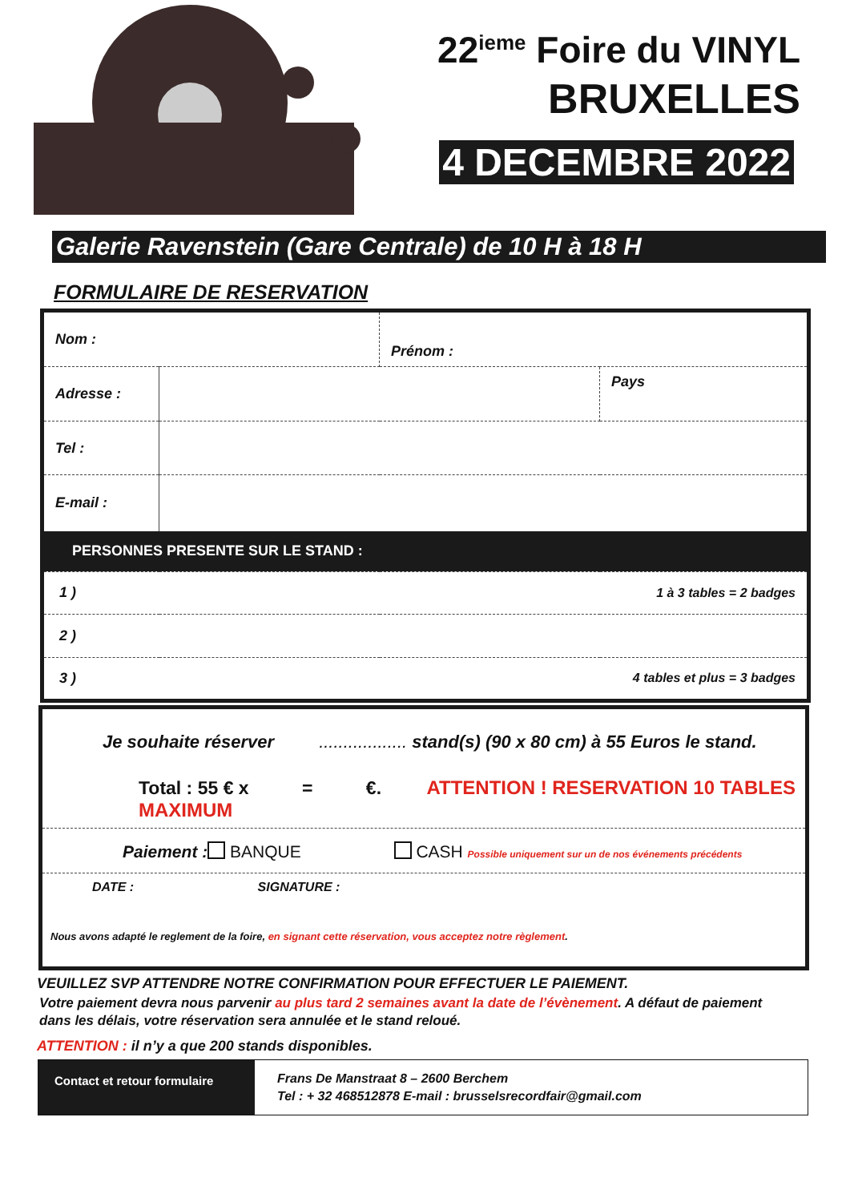22<sup>ieme</sup> Foire du VINYL
BRUXELLES
4 DECEMBRE 2022
Galerie Ravenstein (Gare Centrale) de 10 H à 18 H
FORMULAIRE DE RESERVATION
| Nom : | | Prénom : | |
| Adresse : | | | Pays |
| Tel : | | | |
| E-mail : | | | |
| PERSONNES PRESENTE SUR LE STAND : | | | |
| 1 ) | | 1 à 3 tables = 2 badges | |
| 2 ) | | | |
| 3 ) | | 4 tables et plus = 3 badges | |
Je souhaite réserver .................. stand(s) (90 x 80 cm) à 55 Euros le stand.
Total : 55 € x = €. ATTENTION ! RESERVATION 10 TABLES MAXIMUM
Paiement : BANQUE CASH Possible uniquement sur un de nos événements précédents
DATE : SIGNATURE :
Nous avons adapté le reglement de la foire, en signant cette réservation, vous acceptez notre règlement.
VEUILLEZ SVP ATTENDRE NOTRE CONFIRMATION POUR EFFECTUER LE PAIEMENT.
Votre paiement devra nous parvenir au plus tard 2 semaines avant la date de l’évènement. A défaut de paiement
dans les délais, votre réservation sera annulée et le stand reloué.
ATTENTION : il n’y a que 200 stands disponibles.
| Contact et retour formulaire | Frans De Manstraat 8 – 2600 Berchem Tel : + 32 468512878 E-mail : brusselsrecordfair@gmail.com |